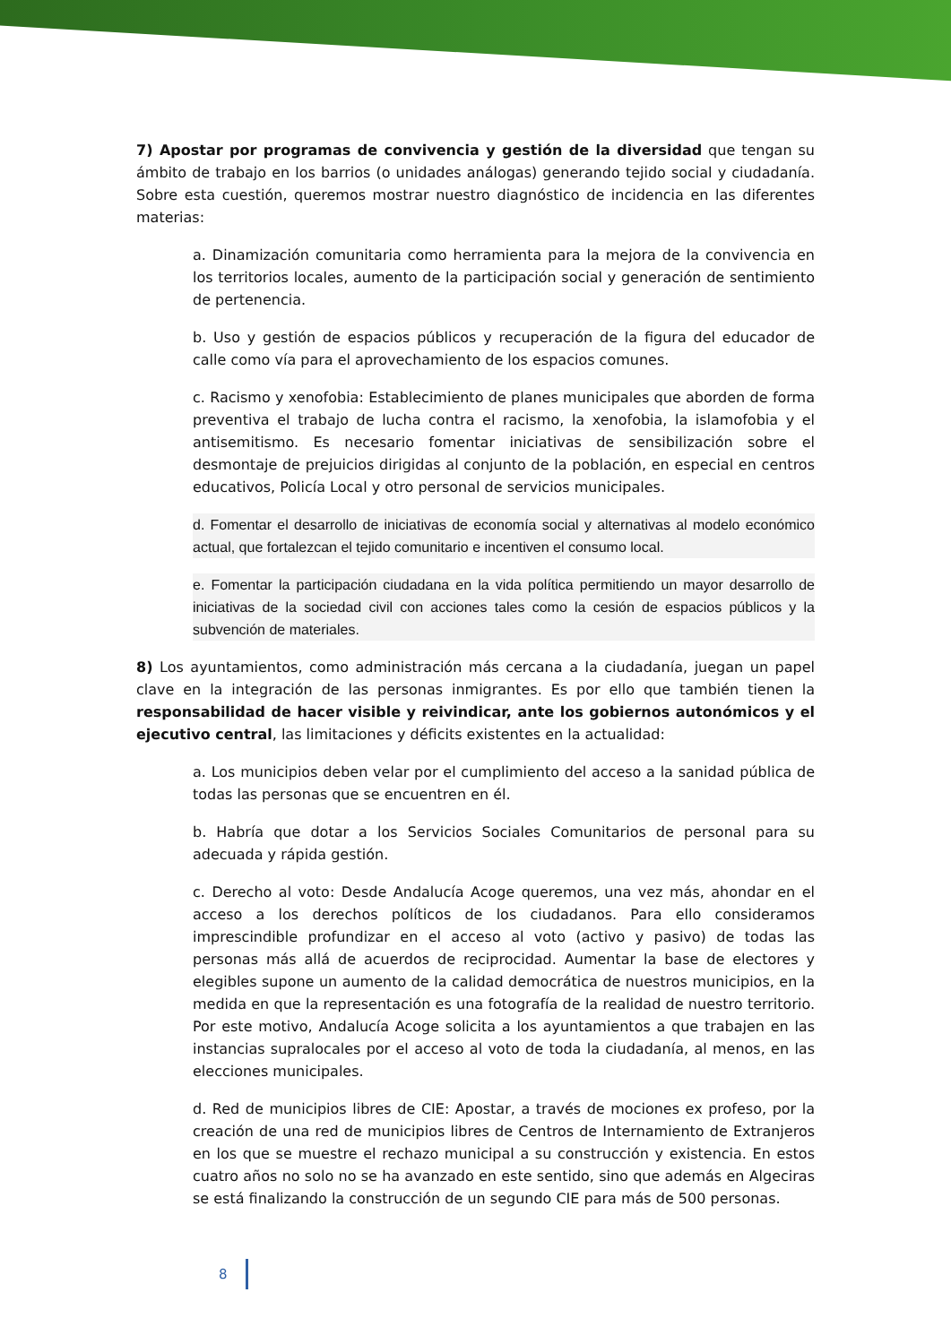7) Apostar por programas de convivencia y gestión de la diversidad que tengan su ámbito de trabajo en los barrios (o unidades análogas) generando tejido social y ciudadanía. Sobre esta cuestión, queremos mostrar nuestro diagnóstico de incidencia en las diferentes materias:
a. Dinamización comunitaria como herramienta para la mejora de la convivencia en los territorios locales, aumento de la participación social y generación de sentimiento de pertenencia.
b. Uso y gestión de espacios públicos y recuperación de la figura del educador de calle como vía para el aprovechamiento de los espacios comunes.
c. Racismo y xenofobia: Establecimiento de planes municipales que aborden de forma preventiva el trabajo de lucha contra el racismo, la xenofobia, la islamofobia y el antisemitismo. Es necesario fomentar iniciativas de sensibilización sobre el desmontaje de prejuicios dirigidas al conjunto de la población, en especial en centros educativos, Policía Local y otro personal de servicios municipales.
d. Fomentar el desarrollo de iniciativas de economía social y alternativas al modelo económico actual, que fortalezcan el tejido comunitario e incentiven el consumo local.
e. Fomentar la participación ciudadana en la vida política permitiendo un mayor desarrollo de iniciativas de la sociedad civil con acciones tales como la cesión de espacios públicos y la subvención de materiales.
8) Los ayuntamientos, como administración más cercana a la ciudadanía, juegan un papel clave en la integración de las personas inmigrantes. Es por ello que también tienen la responsabilidad de hacer visible y reivindicar, ante los gobiernos autonómicos y el ejecutivo central, las limitaciones y déficits existentes en la actualidad:
a. Los municipios deben velar por el cumplimiento del acceso a la sanidad pública de todas las personas que se encuentren en él.
b. Habría que dotar a los Servicios Sociales Comunitarios de personal para su adecuada y rápida gestión.
c. Derecho al voto: Desde Andalucía Acoge queremos, una vez más, ahondar en el acceso a los derechos políticos de los ciudadanos. Para ello consideramos imprescindible profundizar en el acceso al voto (activo y pasivo) de todas las personas más allá de acuerdos de reciprocidad. Aumentar la base de electores y elegibles supone un aumento de la calidad democrática de nuestros municipios, en la medida en que la representación es una fotografía de la realidad de nuestro territorio. Por este motivo, Andalucía Acoge solicita a los ayuntamientos a que trabajen en las instancias supralocales por el acceso al voto de toda la ciudadanía, al menos, en las elecciones municipales.
d. Red de municipios libres de CIE: Apostar, a través de mociones ex profeso, por la creación de una red de municipios libres de Centros de Internamiento de Extranjeros en los que se muestre el rechazo municipal a su construcción y existencia. En estos cuatro años no solo no se ha avanzado en este sentido, sino que además en Algeciras se está finalizando la construcción de un segundo CIE para más de 500 personas.
8